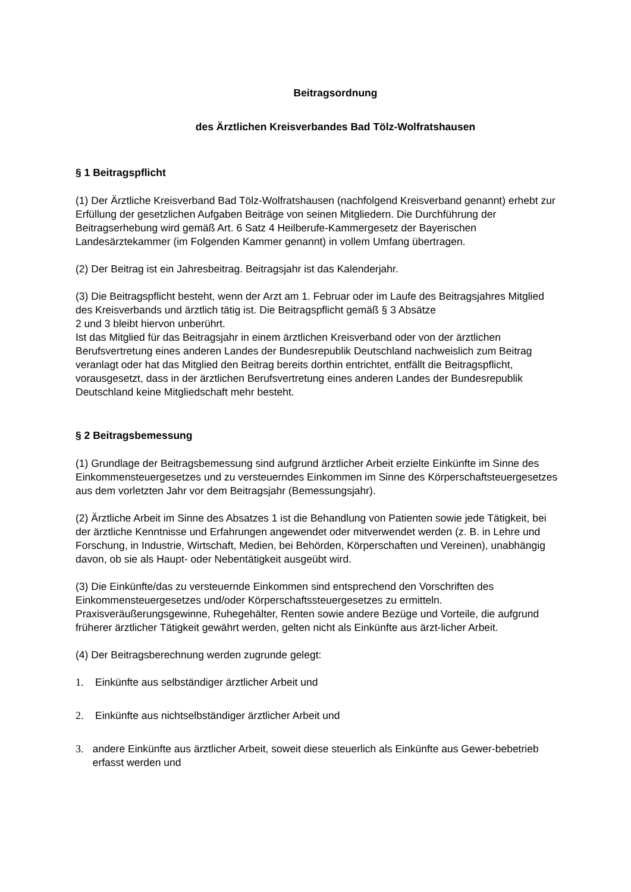Beitragsordnung
des Ärztlichen Kreisverbandes Bad Tölz-Wolfratshausen
§ 1 Beitragspflicht
(1) Der Ärztliche Kreisverband Bad Tölz-Wolfratshausen (nachfolgend Kreisverband genannt) erhebt zur Erfüllung der gesetzlichen Aufgaben Beiträge von seinen Mitgliedern. Die Durchführung der Beitragserhebung wird gemäß Art. 6 Satz 4 Heilberufe-Kammergesetz der Bayerischen Landesärztekammer (im Folgenden Kammer genannt) in vollem Umfang übertragen.
(2) Der Beitrag ist ein Jahresbeitrag. Beitragsjahr ist das Kalenderjahr.
(3) Die Beitragspflicht besteht, wenn der Arzt am 1. Februar oder im Laufe des Beitragsjahres Mitglied des Kreisverbands und ärztlich tätig ist. Die Beitragspflicht gemäß § 3 Absätze
2 und 3 bleibt hiervon unberührt.
Ist das Mitglied für das Beitragsjahr in einem ärztlichen Kreisverband oder von der ärztlichen Berufsvertretung eines anderen Landes der Bundesrepublik Deutschland nachweislich zum Beitrag veranlagt oder hat das Mitglied den Beitrag bereits dorthin entrichtet, entfällt die Beitragspflicht, vorausgesetzt, dass in der ärztlichen Berufsvertretung eines anderen Landes der Bundesrepublik Deutschland keine Mitgliedschaft mehr besteht.
§ 2 Beitragsbemessung
(1) Grundlage der Beitragsbemessung sind aufgrund ärztlicher Arbeit erzielte Einkünfte im Sinne des Einkommensteuergesetzes und zu versteuerndes Einkommen im Sinne des Körperschaftsteuergesetzes aus dem vorletzten Jahr vor dem Beitragsjahr (Bemessungsjahr).
(2) Ärztliche Arbeit im Sinne des Absatzes 1 ist die Behandlung von Patienten sowie jede Tätigkeit, bei der ärztliche Kenntnisse und Erfahrungen angewendet oder mitverwendet werden (z. B. in Lehre und Forschung, in Industrie, Wirtschaft, Medien, bei Behörden, Körperschaften und Vereinen), unabhängig davon, ob sie als Haupt- oder Nebentätigkeit ausgeübt wird.
(3) Die Einkünfte/das zu versteuernde Einkommen sind entsprechend den Vorschriften des Einkommensteuergesetzes und/oder Körperschaftssteuergesetzes zu ermitteln. Praxisveräußerungsgewinne, Ruhegehälter, Renten sowie andere Bezüge und Vorteile, die aufgrund früherer ärztlicher Tätigkeit gewährt werden, gelten nicht als Einkünfte aus ärzt-licher Arbeit.
(4) Der Beitragsberechnung werden zugrunde gelegt:
1. Einkünfte aus selbständiger ärztlicher Arbeit und
2. Einkünfte aus nichtselbständiger ärztlicher Arbeit und
3. andere Einkünfte aus ärztlicher Arbeit, soweit diese steuerlich als Einkünfte aus Gewer-bebetrieb erfasst werden und